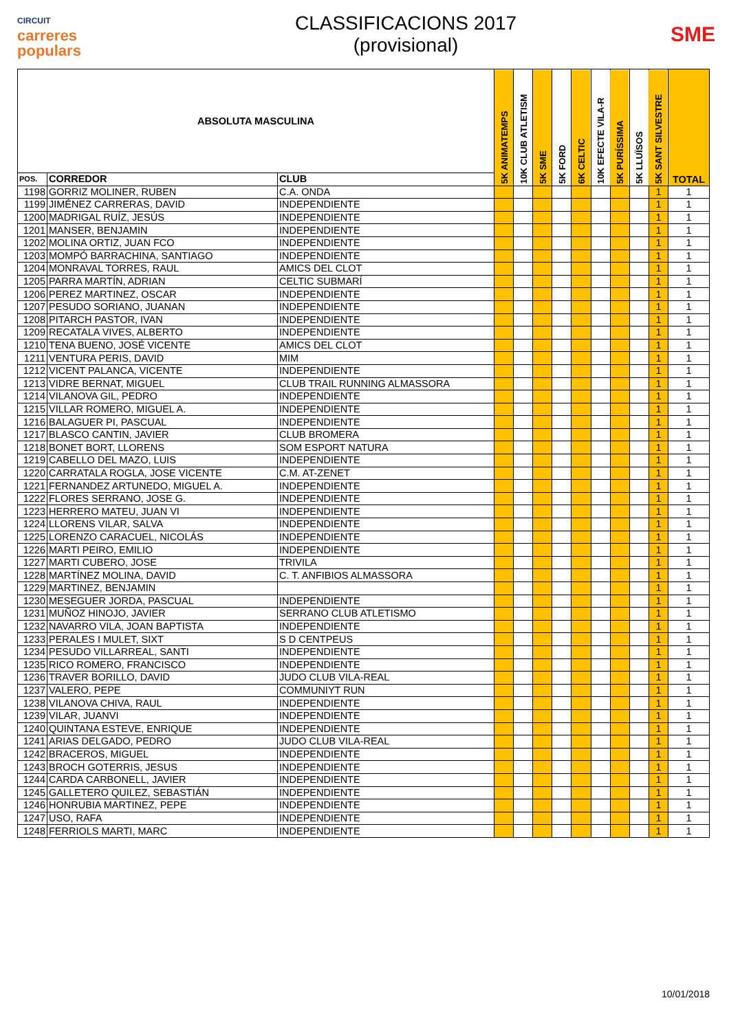CIRCUIT
carreres
populars
CLASSIFICACIONS 2017
(provisional)
SME
| ABSOLUTA MASCULINA | | | 5K ANIMATEMPS | 10K CLUB ATLETISM | 5K SME | 5K FORD | 6K CELTIC | 10K EFECTE VILA-R | 5K PURÍSSIMA | 5K LLUÏSOS | 5K SANT SILVESTRE | TOTAL |
| --- | --- | --- | --- | --- | --- | --- | --- | --- | --- | --- | --- | --- |
| POS. | CORREDOR | CLUB | | | | | | | | | | |
| 1198 | GORRIZ MOLINER, RUBEN | C.A. ONDA | | | | | | | | | 1 | 1 |
| 1199 | JIMÉNEZ CARRERAS, DAVID | INDEPENDIENTE | | | | | | | | | 1 | 1 |
| 1200 | MADRIGAL RUÍZ, JESÚS | INDEPENDIENTE | | | | | | | | | 1 | 1 |
| 1201 | MANSER, BENJAMIN | INDEPENDIENTE | | | | | | | | | 1 | 1 |
| 1202 | MOLINA ORTIZ, JUAN FCO | INDEPENDIENTE | | | | | | | | | 1 | 1 |
| 1203 | MOMPÓ BARRACHINA, SANTIAGO | INDEPENDIENTE | | | | | | | | | 1 | 1 |
| 1204 | MONRAVAL TORRES, RAUL | AMICS DEL CLOT | | | | | | | | | 1 | 1 |
| 1205 | PARRA MARTÍN, ADRIAN | CELTIC SUBMARÍ | | | | | | | | | 1 | 1 |
| 1206 | PEREZ MARTINEZ, OSCAR | INDEPENDIENTE | | | | | | | | | 1 | 1 |
| 1207 | PESUDO SORIANO, JUANAN | INDEPENDIENTE | | | | | | | | | 1 | 1 |
| 1208 | PITARCH PASTOR, IVAN | INDEPENDIENTE | | | | | | | | | 1 | 1 |
| 1209 | RECATALA VIVES, ALBERTO | INDEPENDIENTE | | | | | | | | | 1 | 1 |
| 1210 | TENA BUENO, JOSÉ VICENTE | AMICS DEL CLOT | | | | | | | | | 1 | 1 |
| 1211 | VENTURA PERIS, DAVID | MIM | | | | | | | | | 1 | 1 |
| 1212 | VICENT PALANCA, VICENTE | INDEPENDIENTE | | | | | | | | | 1 | 1 |
| 1213 | VIDRE BERNAT, MIGUEL | CLUB TRAIL RUNNING ALMASSORA | | | | | | | | | 1 | 1 |
| 1214 | VILANOVA GIL, PEDRO | INDEPENDIENTE | | | | | | | | | 1 | 1 |
| 1215 | VILLAR ROMERO, MIGUEL A. | INDEPENDIENTE | | | | | | | | | 1 | 1 |
| 1216 | BALAGUER PI, PASCUAL | INDEPENDIENTE | | | | | | | | | 1 | 1 |
| 1217 | BLASCO CANTIN, JAVIER | CLUB BROMERA | | | | | | | | | 1 | 1 |
| 1218 | BONET BORT, LLORENS | SOM ESPORT NATURA | | | | | | | | | 1 | 1 |
| 1219 | CABELLO DEL MAZO, LUIS | INDEPENDIENTE | | | | | | | | | 1 | 1 |
| 1220 | CARRATALA ROGLA, JOSE VICENTE | C.M. AT-ZENET | | | | | | | | | 1 | 1 |
| 1221 | FERNANDEZ ARTUNEDO, MIGUEL A. | INDEPENDIENTE | | | | | | | | | 1 | 1 |
| 1222 | FLORES SERRANO, JOSE G. | INDEPENDIENTE | | | | | | | | | 1 | 1 |
| 1223 | HERRERO MATEU, JUAN VI | INDEPENDIENTE | | | | | | | | | 1 | 1 |
| 1224 | LLORENS VILAR, SALVA | INDEPENDIENTE | | | | | | | | | 1 | 1 |
| 1225 | LORENZO CARACUEL, NICOLÁS | INDEPENDIENTE | | | | | | | | | 1 | 1 |
| 1226 | MARTI PEIRO, EMILIO | INDEPENDIENTE | | | | | | | | | 1 | 1 |
| 1227 | MARTI CUBERO, JOSE | TRIVILA | | | | | | | | | 1 | 1 |
| 1228 | MARTÍNEZ MOLINA, DAVID | C. T. ANFIBIOS ALMASSORA | | | | | | | | | 1 | 1 |
| 1229 | MARTINEZ, BENJAMIN | | | | | | | | | | 1 | 1 |
| 1230 | MESEGUER JORDA, PASCUAL | INDEPENDIENTE | | | | | | | | | 1 | 1 |
| 1231 | MUÑOZ HINOJO, JAVIER | SERRANO CLUB ATLETISMO | | | | | | | | | 1 | 1 |
| 1232 | NAVARRO VILA, JOAN BAPTISTA | INDEPENDIENTE | | | | | | | | | 1 | 1 |
| 1233 | PERALES I MULET, SIXT | S D CENTPEUS | | | | | | | | | 1 | 1 |
| 1234 | PESUDO VILLARREAL, SANTI | INDEPENDIENTE | | | | | | | | | 1 | 1 |
| 1235 | RICO ROMERO, FRANCISCO | INDEPENDIENTE | | | | | | | | | 1 | 1 |
| 1236 | TRAVER BORILLO, DAVID | JUDO CLUB VILA-REAL | | | | | | | | | 1 | 1 |
| 1237 | VALERO, PEPE | COMMUNIYT RUN | | | | | | | | | 1 | 1 |
| 1238 | VILANOVA CHIVA, RAUL | INDEPENDIENTE | | | | | | | | | 1 | 1 |
| 1239 | VILAR, JUANVI | INDEPENDIENTE | | | | | | | | | 1 | 1 |
| 1240 | QUINTANA ESTEVE, ENRIQUE | INDEPENDIENTE | | | | | | | | | 1 | 1 |
| 1241 | ARIAS DELGADO, PEDRO | JUDO CLUB VILA-REAL | | | | | | | | | 1 | 1 |
| 1242 | BRACEROS, MIGUEL | INDEPENDIENTE | | | | | | | | | 1 | 1 |
| 1243 | BROCH GOTERRIS, JESUS | INDEPENDIENTE | | | | | | | | | 1 | 1 |
| 1244 | CARDA CARBONELL, JAVIER | INDEPENDIENTE | | | | | | | | | 1 | 1 |
| 1245 | GALLETERO QUILEZ, SEBASTIÁN | INDEPENDIENTE | | | | | | | | | 1 | 1 |
| 1246 | HONRUBIA MARTINEZ, PEPE | INDEPENDIENTE | | | | | | | | | 1 | 1 |
| 1247 | USO, RAFA | INDEPENDIENTE | | | | | | | | | 1 | 1 |
| 1248 | FERRIOLS MARTI, MARC | INDEPENDIENTE | | | | | | | | | 1 | 1 |
10/01/2018